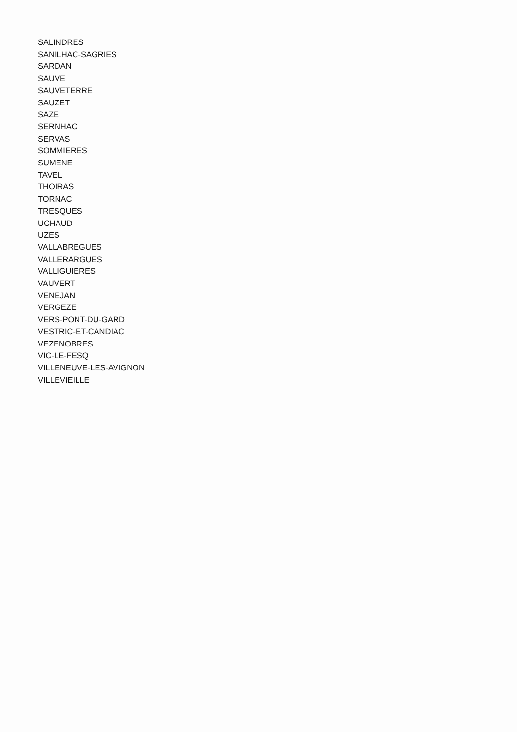SALINDRES
SANILHAC-SAGRIES
SARDAN
SAUVE
SAUVETERRE
SAUZET
SAZE
SERNHAC
SERVAS
SOMMIERES
SUMENE
TAVEL
THOIRAS
TORNAC
TRESQUES
UCHAUD
UZES
VALLABREGUES
VALLERARGUES
VALLIGUIERES
VAUVERT
VENEJAN
VERGEZE
VERS-PONT-DU-GARD
VESTRIC-ET-CANDIAC
VEZENOBRES
VIC-LE-FESQ
VILLENEUVE-LES-AVIGNON
VILLEVIEILLE